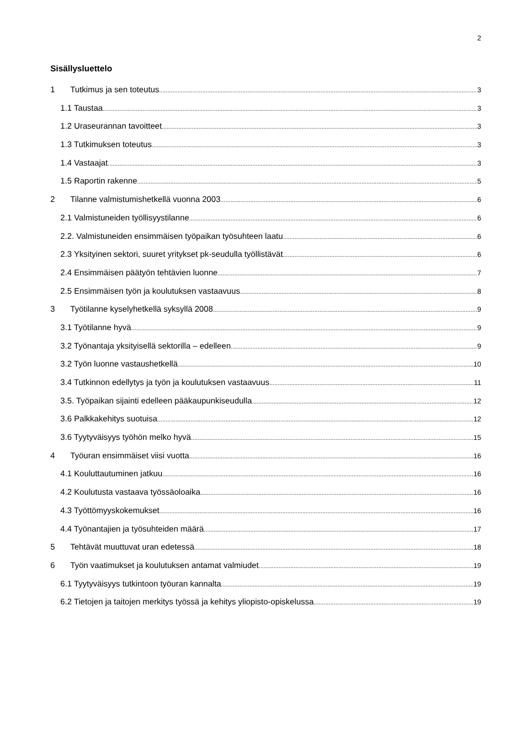2
Sisällysluettelo
1 Tutkimus ja sen toteutus 3
1.1 Taustaa 3
1.2 Uraseurannan tavoitteet 3
1.3 Tutkimuksen toteutus 3
1.4 Vastaajat 3
1.5 Raportin rakenne 5
2 Tilanne valmistumishetkellä vuonna 2003 6
2.1 Valmistuneiden työllisyystilanne 6
2.2. Valmistuneiden ensimmäisen työpaikan työsuhteen laatu 6
2.3 Yksityinen sektori, suuret yritykset pk-seudulla työllistävät 6
2.4 Ensimmäisen päätyön tehtävien luonne 7
2.5 Ensimmäisen työn ja koulutuksen vastaavuus 8
3 Työtilanne kyselyhetkellä syksyllä 2008 9
3.1 Työtilanne hyvä 9
3.2 Työnantaja yksityisellä sektorilla – edelleen 9
3.2 Työn luonne vastaushetkellä 10
3.4 Tutkinnon edellytys ja työn ja koulutuksen vastaavuus 11
3.5. Työpaikan sijainti edelleen pääkaupunkiseudulla 12
3.6 Palkkakehitys suotuisa 12
3.6 Tyytyväisyys työhön melko hyvä 15
4 Työuran ensimmäiset viisi vuotta 16
4.1 Kouluttautuminen jatkuu 16
4.2 Koulutusta vastaava työssäoloaika 16
4.3 Työttömyyskokemukset 16
4.4 Työnantajien ja työsuhteiden määrä 17
5 Tehtävät muuttuvat uran edetessä 18
6 Työn vaatimukset ja koulutuksen antamat valmiudet 19
6.1 Tyytyväisyys tutkintoon työuran kannalta 19
6.2 Tietojen ja taitojen merkitys työssä ja kehitys yliopisto-opiskelussa 19